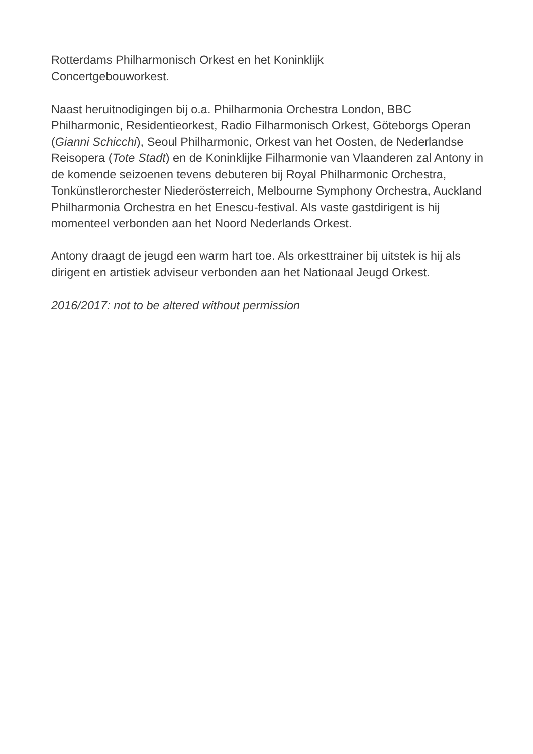Rotterdams Philharmonisch Orkest en het Koninklijk
Concertgebouworkest.
Naast heruitnodigingen bij o.a. Philharmonia Orchestra London, BBC Philharmonic, Residentieorkest, Radio Filharmonisch Orkest, Göteborgs Operan (Gianni Schicchi), Seoul Philharmonic, Orkest van het Oosten, de Nederlandse Reisopera (Tote Stadt) en de Koninklijke Filharmonie van Vlaanderen zal Antony in de komende seizoenen tevens debuteren bij Royal Philharmonic Orchestra, Tonkünstlerorchester Niederösterreich, Melbourne Symphony Orchestra, Auckland Philharmonia Orchestra en het Enescu-festival. Als vaste gastdirigent is hij momenteel verbonden aan het Noord Nederlands Orkest.
Antony draagt de jeugd een warm hart toe. Als orkesttrainer bij uitstek is hij als dirigent en artistiek adviseur verbonden aan het Nationaal Jeugd Orkest.
2016/2017: not to be altered without permission